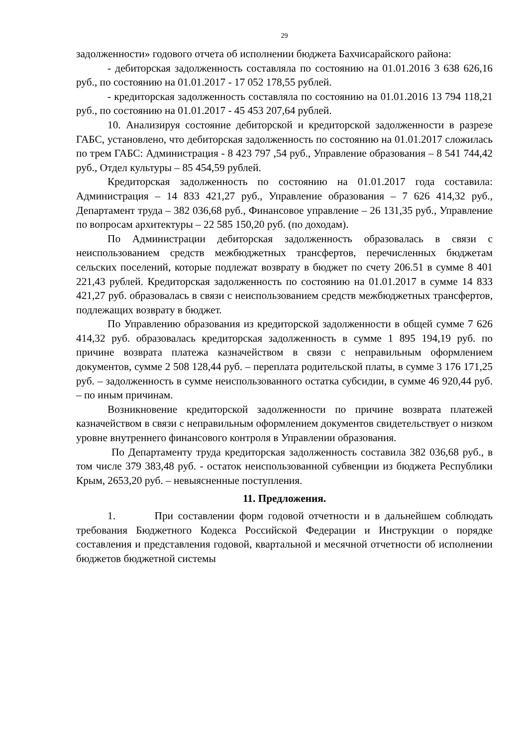29
задолженности» годового отчета об исполнении бюджета Бахчисарайского района:
- дебиторская задолженность составляла по состоянию на 01.01.2016 3 638 626,16 руб., по состоянию на 01.01.2017 - 17 052 178,55 рублей.
- кредиторская задолженность составляла по состоянию на 01.01.2016 13 794 118,21 руб., по состоянию на 01.01.2017 - 45 453 207,64 рублей.
10. Анализируя состояние дебиторской и кредиторской задолженности в разрезе ГАБС, установлено, что дебиторская задолженность по состоянию на 01.01.2017 сложилась по трем ГАБС: Администрация - 8 423 797 ,54 руб., Управление образования – 8 541 744,42 руб., Отдел культуры – 85 454,59 рублей.
Кредиторская задолженность по состоянию на 01.01.2017 года составила: Администрация – 14 833 421,27 руб., Управление образования – 7 626 414,32 руб., Департамент труда – 382 036,68 руб., Финансовое управление – 26 131,35 руб., Управление по вопросам архитектуры – 22 585 150,20 руб. (по доходам).
По Администрации дебиторская задолженность образовалась в связи с неиспользованием средств межбюджетных трансфертов, перечисленных бюджетам сельских поселений, которые подлежат возврату в бюджет по счету 206.51 в сумме 8 401 221,43 рублей. Кредиторская задолженность по состоянию на 01.01.2017 в сумме 14 833 421,27 руб. образовалась в связи с неиспользованием средств межбюджетных трансфертов, подлежащих возврату в бюджет.
По Управлению образования из кредиторской задолженности в общей сумме 7 626 414,32 руб. образовалась кредиторская задолженность в сумме 1 895 194,19 руб. по причине возврата платежа казначейством в связи с неправильным оформлением документов, сумме 2 508 128,44 руб. – переплата родительской платы, в сумме 3 176 171,25 руб. – задолженность в сумме неиспользованного остатка субсидии, в сумме 46 920,44 руб. – по иным причинам.
Возникновение кредиторской задолженности по причине возврата платежей казначейством в связи с неправильным оформлением документов свидетельствует о низком уровне внутреннего финансового контроля в Управлении образования.
По Департаменту труда кредиторская задолженность составила 382 036,68 руб., в том числе 379 383,48 руб. - остаток неиспользованной субвенции из бюджета Республики Крым, 2653,20 руб. – невыясненные поступления.
11. Предложения.
1. При составлении форм годовой отчетности и в дальнейшем соблюдать требования Бюджетного Кодекса Российской Федерации и Инструкции о порядке составления и представления годовой, квартальной и месячной отчетности об исполнении бюджетов бюджетной системы